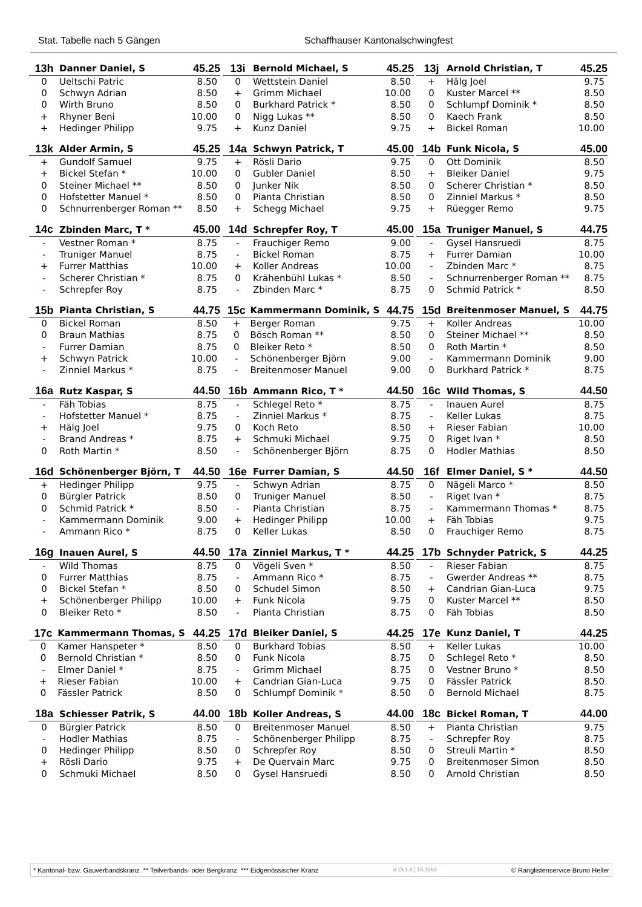Stat. Tabelle nach 5 Gängen Schaffhauser Kantonalschwingfest
| 13h | Danner Daniel, S | 45.25 |
| --- | --- | --- |
| 0 | Ueltschi Patric | 8.50 |
| 0 | Schwyn Adrian | 8.50 |
| 0 | Wirth Bruno | 8.50 |
| + | Rhyner Beni | 10.00 |
| + | Hedinger Philipp | 9.75 |
| 13i | Bernold Michael, S | 45.25 |
| --- | --- | --- |
| 0 | Wettstein Daniel | 8.50 |
| + | Grimm Michael | 10.00 |
| 0 | Burkhard Patrick * | 8.50 |
| 0 | Nigg Lukas ** | 8.50 |
| + | Kunz Daniel | 9.75 |
| 13j | Arnold Christian, T | 45.25 |
| --- | --- | --- |
| + | Hälg Joel | 9.75 |
| 0 | Kuster Marcel ** | 8.50 |
| 0 | Schlumpf Dominik * | 8.50 |
| 0 | Kaech Frank | 8.50 |
| + | Bickel Roman | 10.00 |
| 13k | Alder Armin, S | 45.25 |
| --- | --- | --- |
| + | Gundolf Samuel | 9.75 |
| + | Bickel Stefan * | 10.00 |
| 0 | Steiner Michael ** | 8.50 |
| 0 | Hofstetter Manuel * | 8.50 |
| 0 | Schnurrenberger Roman ** | 8.50 |
| 14a | Schwyn Patrick, T | 45.00 |
| --- | --- | --- |
| + | Rösli Dario | 9.75 |
| 0 | Gubler Daniel | 8.50 |
| 0 | Junker Nik | 8.50 |
| 0 | Pianta Christian | 8.50 |
| + | Schegg Michael | 9.75 |
| 14b | Funk Nicola, S | 45.00 |
| --- | --- | --- |
| 0 | Ott Dominik | 8.50 |
| + | Bleiker Daniel | 9.75 |
| 0 | Scherer Christian * | 8.50 |
| 0 | Zinniel Markus * | 8.50 |
| + | Rüegger Remo | 9.75 |
| 14c | Zbinden Marc, T * | 45.00 |
| --- | --- | --- |
| - | Vestner Roman * | 8.75 |
| - | Truniger Manuel | 8.75 |
| + | Furrer Matthias | 10.00 |
| - | Scherer Christian * | 8.75 |
| - | Schrepfer Roy | 8.75 |
| 14d | Schrepfer Roy, T | 45.00 |
| --- | --- | --- |
| - | Frauchiger Remo | 9.00 |
| - | Bickel Roman | 8.75 |
| + | Koller Andreas | 10.00 |
| 0 | Krähenbühl Lukas * | 8.50 |
| - | Zbinden Marc * | 8.75 |
| 15a | Truniger Manuel, S | 44.75 |
| --- | --- | --- |
| - | Gysel Hansruedi | 8.75 |
| + | Furrer Damian | 10.00 |
| - | Zbinden Marc * | 8.75 |
| - | Schnurrenberger Roman ** | 8.75 |
| 0 | Schmid Patrick * | 8.50 |
| 15b | Pianta Christian, S | 44.75 |
| --- | --- | --- |
| 0 | Bickel Roman | 8.50 |
| 0 | Braun Mathias | 8.75 |
| - | Furrer Damian | 8.75 |
| + | Schwyn Patrick | 10.00 |
| - | Zinniel Markus * | 8.75 |
| 15c | Kammermann Dominik, S | 44.75 |
| --- | --- | --- |
| + | Berger Roman | 9.75 |
| 0 | Bösch Roman ** | 8.50 |
| 0 | Bleiker Reto * | 8.50 |
| - | Schönenberger Björn | 9.00 |
| - | Breitenmoser Manuel | 9.00 |
| 15d | Breitenmoser Manuel, S | 44.75 |
| --- | --- | --- |
| + | Koller Andreas | 10.00 |
| 0 | Steiner Michael ** | 8.50 |
| 0 | Roth Martin * | 8.50 |
| - | Kammermann Dominik | 9.00 |
| 0 | Burkhard Patrick * | 8.75 |
| 16a | Rutz Kaspar, S | 44.50 |
| --- | --- | --- |
| - | Fäh Tobias | 8.75 |
| - | Hofstetter Manuel * | 8.75 |
| + | Hälg Joel | 9.75 |
| - | Brand Andreas * | 8.75 |
| 0 | Roth Martin * | 8.50 |
| 16b | Ammann Rico, T * | 44.50 |
| --- | --- | --- |
| - | Schlegel Reto * | 8.75 |
| - | Zinniel Markus * | 8.75 |
| 0 | Koch Reto | 8.50 |
| + | Schmuki Michael | 9.75 |
| - | Schönenberger Björn | 8.75 |
| 16c | Wild Thomas, S | 44.50 |
| --- | --- | --- |
| - | Inauen Aurel | 8.75 |
| - | Keller Lukas | 8.75 |
| + | Rieser Fabian | 10.00 |
| 0 | Riget Ivan * | 8.50 |
| 0 | Hodler Mathias | 8.50 |
| 16d | Schönenberger Björn, T | 44.50 |
| --- | --- | --- |
| + | Hedinger Philipp | 9.75 |
| 0 | Bürgler Patrick | 8.50 |
| 0 | Schmid Patrick * | 8.50 |
| - | Kammermann Dominik | 9.00 |
| - | Ammann Rico * | 8.75 |
| 16e | Furrer Damian, S | 44.50 |
| --- | --- | --- |
| - | Schwyn Adrian | 8.75 |
| 0 | Truniger Manuel | 8.50 |
| - | Pianta Christian | 8.75 |
| + | Hedinger Philipp | 10.00 |
| 0 | Keller Lukas | 8.50 |
| 16f | Elmer Daniel, S * | 44.50 |
| --- | --- | --- |
| 0 | Nägeli Marco * | 8.50 |
| - | Riget Ivan * | 8.75 |
| - | Kammermann Thomas * | 8.75 |
| + | Fäh Tobias | 9.75 |
| 0 | Frauchiger Remo | 8.75 |
| 16g | Inauen Aurel, S | 44.50 |
| --- | --- | --- |
| - | Wild Thomas | 8.75 |
| 0 | Furrer Matthias | 8.75 |
| 0 | Bickel Stefan * | 8.50 |
| + | Schönenberger Philipp | 10.00 |
| 0 | Bleiker Reto * | 8.50 |
| 17a | Zinniel Markus, T * | 44.25 |
| --- | --- | --- |
| 0 | Vögeli Sven * | 8.50 |
| - | Ammann Rico * | 8.75 |
| 0 | Schudel Simon | 8.50 |
| + | Funk Nicola | 9.75 |
| - | Pianta Christian | 8.75 |
| 17b | Schnyder Patrick, S | 44.25 |
| --- | --- | --- |
| - | Rieser Fabian | 8.75 |
| - | Gwerder Andreas ** | 8.75 |
| + | Candrian Gian-Luca | 9.75 |
| 0 | Kuster Marcel ** | 8.50 |
| 0 | Fäh Tobias | 8.50 |
| 17c | Kammermann Thomas, S | 44.25 |
| --- | --- | --- |
| 0 | Kamer Hanspeter * | 8.50 |
| 0 | Bernold Christian * | 8.50 |
| - | Elmer Daniel * | 8.75 |
| + | Rieser Fabian | 10.00 |
| 0 | Fässler Patrick | 8.50 |
| 17d | Bleiker Daniel, S | 44.25 |
| --- | --- | --- |
| 0 | Burkhard Tobias | 8.50 |
| 0 | Funk Nicola | 8.75 |
| - | Grimm Michael | 8.75 |
| + | Candrian Gian-Luca | 9.75 |
| 0 | Schlumpf Dominik * | 8.50 |
| 17e | Kunz Daniel, T | 44.25 |
| --- | --- | --- |
| + | Keller Lukas | 10.00 |
| 0 | Schlegel Reto * | 8.50 |
| 0 | Vestner Bruno * | 8.50 |
| 0 | Fässler Patrick | 8.50 |
| 0 | Bernold Michael | 8.75 |
| 18a | Schiesser Patrik, S | 44.00 |
| --- | --- | --- |
| 0 | Bürgler Patrick | 8.50 |
| - | Hodler Mathias | 8.75 |
| 0 | Hedinger Philipp | 8.50 |
| + | Rösli Dario | 9.75 |
| 0 | Schmuki Michael | 8.50 |
| 18b | Koller Andreas, S | 44.00 |
| --- | --- | --- |
| 0 | Breitenmoser Manuel | 8.50 |
| - | Schönenberger Philipp | 8.75 |
| 0 | Schrepfer Roy | 8.50 |
| + | De Quervain Marc | 9.75 |
| 0 | Gysel Hansruedi | 8.50 |
| 18c | Bickel Roman, T | 44.00 |
| --- | --- | --- |
| + | Pianta Christian | 9.75 |
| - | Schrepfer Roy | 8.75 |
| 0 | Streuli Martin * | 8.50 |
| 0 | Breitenmoser Simon | 8.50 |
| 0 | Arnold Christian | 8.50 |
* Kantonal- bzw. Gauverbandskranz ** Teilverbands- oder Bergkranz *** Eidgenössischer Kranz 3.15.1.8 ¦ 15.3263 © Ranglistenservice Bruno Heller